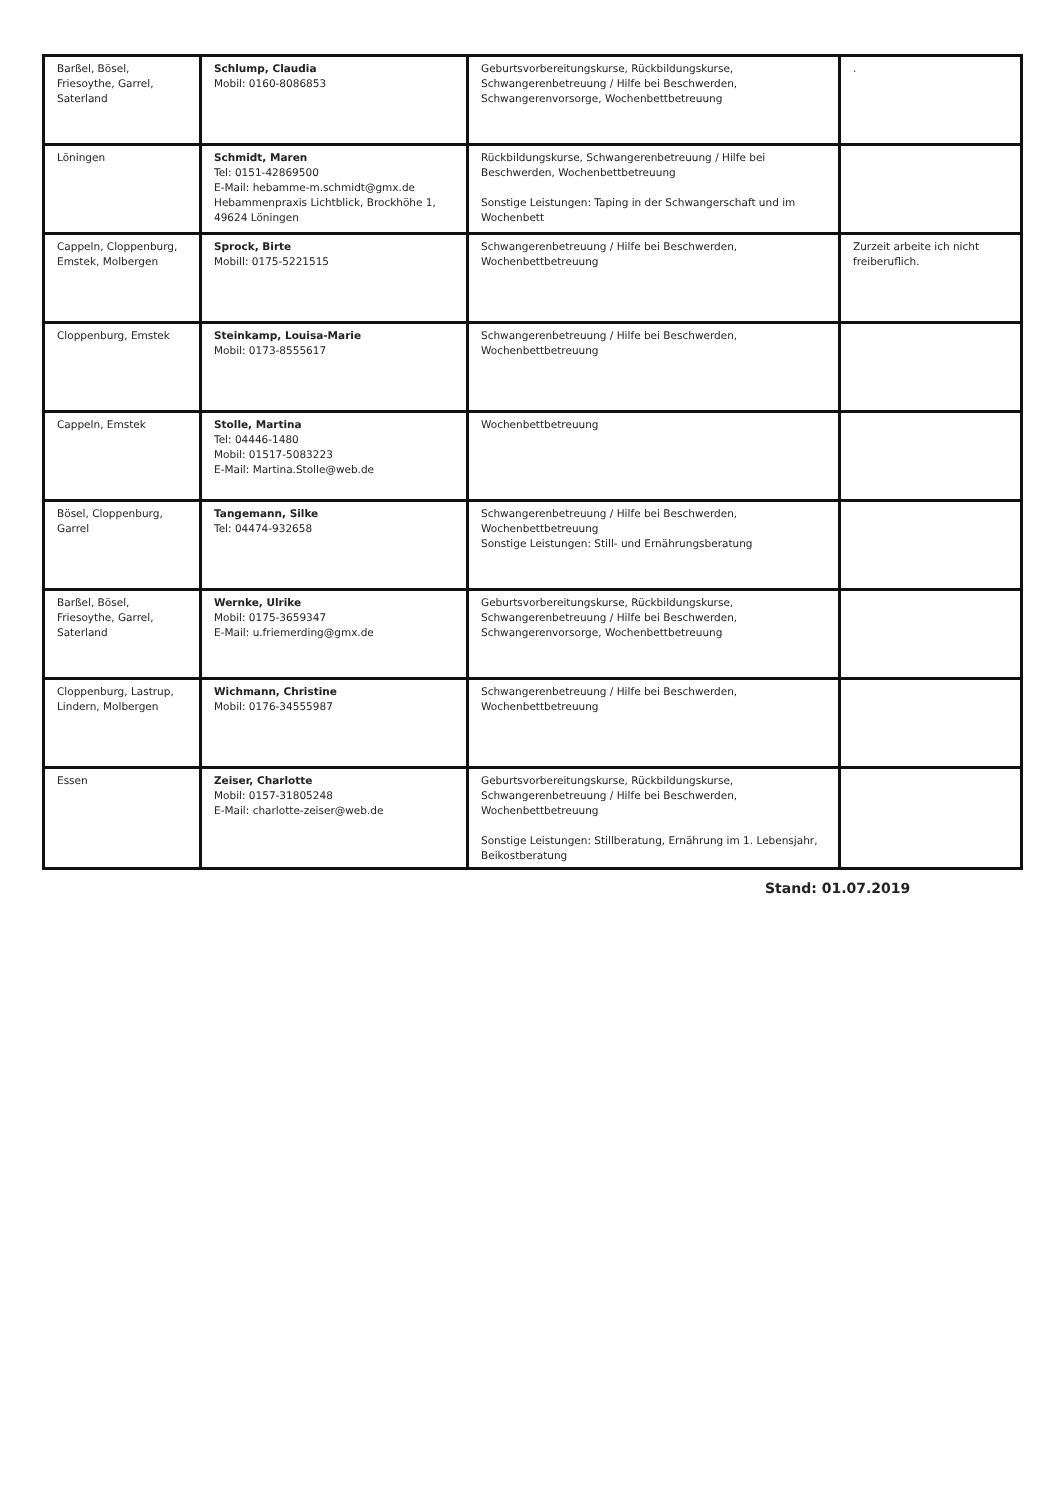| Barßel, Bösel, Friesoythe, Garrel, Saterland | Schlump, Claudia Mobil: 0160-8086853 | Geburtsvorbereitungskurse, Rückbildungskurse, Schwangerenbetreuung / Hilfe bei Beschwerden, Schwangerenvorsorge, Wochenbettbetreuung | . |
| Löningen | Schmidt, Maren Tel: 0151-42869500 E-Mail: hebamme-m.schmidt@gmx.de Hebammenpraxis Lichtblick, Brockhöhe 1, 49624 Löningen | Rückbildungskurse, Schwangerenbetreuung / Hilfe bei Beschwerden, Wochenbettbetreuung Sonstige Leistungen: Taping in der Schwangerschaft und im Wochenbett | |
| Cappeln, Cloppenburg, Emstek, Molbergen | Sprock, Birte Mobill: 0175-5221515 | Schwangerenbetreuung / Hilfe bei Beschwerden, Wochenbettbetreuung | Zurzeit arbeite ich nicht freiberuflich. |
| Cloppenburg, Emstek | Steinkamp, Louisa-Marie Mobil: 0173-8555617 | Schwangerenbetreuung / Hilfe bei Beschwerden, Wochenbettbetreuung | |
| Cappeln, Emstek | Stolle, Martina Tel: 04446-1480 Mobil: 01517-5083223 E-Mail: Martina.Stolle@web.de | Wochenbettbetreuung | |
| Bösel, Cloppenburg, Garrel | Tangemann, Silke Tel: 04474-932658 | Schwangerenbetreuung / Hilfe bei Beschwerden, Wochenbettbetreuung Sonstige Leistungen: Still- und Ernährungsberatung | |
| Barßel, Bösel, Friesoythe, Garrel, Saterland | Wernke, Ulrike Mobil: 0175-3659347 E-Mail: u.friemerding@gmx.de | Geburtsvorbereitungskurse, Rückbildungskurse, Schwangerenbetreuung / Hilfe bei Beschwerden, Schwangerenvorsorge, Wochenbettbetreuung | |
| Cloppenburg, Lastrup, Lindern, Molbergen | Wichmann, Christine Mobil: 0176-34555987 | Schwangerenbetreuung / Hilfe bei Beschwerden, Wochenbettbetreuung | |
| Essen | Zeiser, Charlotte Mobil: 0157-31805248 E-Mail: charlotte-zeiser@web.de | Geburtsvorbereitungskurse, Rückbildungskurse, Schwangerenbetreuung / Hilfe bei Beschwerden, Wochenbettbetreuung Sonstige Leistungen: Stillberatung, Ernährung im 1. Lebensjahr, Beikostberatung | |
Stand: 01.07.2019